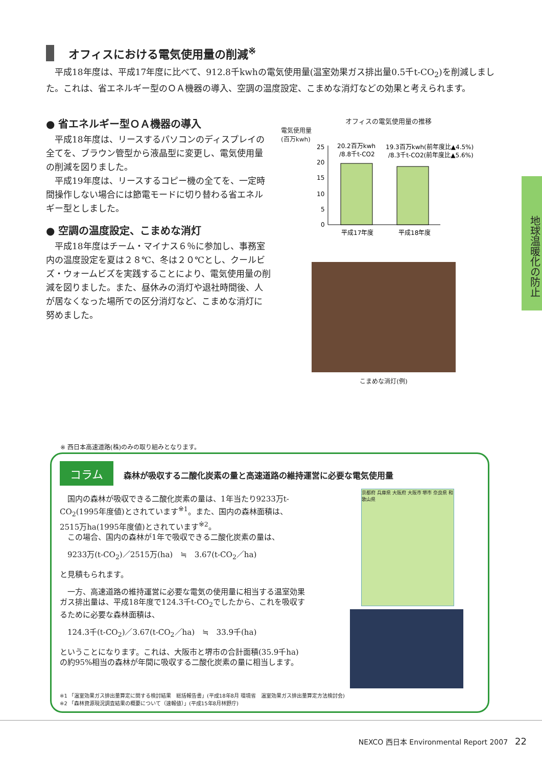オフィスにおける電気使用量の削減<sup>※</sup>
　平成18年度は、平成17年度に比べて、912.8千kwhの電気使用量(温室効果ガス排出量0.5千t-CO<sub>2</sub>)を削減しました。これは、省エネルギー型のＯＡ機器の導入、空調の温度設定、こまめな消灯などの効果と考えられます。
● 省エネルギー型ＯＡ機器の導入
　平成18年度は、リースするパソコンのディスプレイの全てを、ブラウン管型から液晶型に変更し、電気使用量の削減を図りました。
　平成19年度は、リースするコピー機の全てを、一定時間操作しない場合には節電モードに切り替わる省エネルギー型としました。
● 空調の温度設定、こまめな消灯
　平成18年度はチーム・マイナス６％に参加し、事務室内の温度設定を夏は２８℃、冬は２０℃とし、クールビズ・ウォームビズを実践することにより、電気使用量の削減を図りました。また、昼休みの消灯や退社時間後、人が居なくなった場所での区分消灯など、こまめな消灯に努めました。
オフィスの電気使用量の推移
電気使用量
(百万kwh)
25
20
15
10
5
0
20.2百万kwh
/8.8千t-CO2
19.3百万kwh(前年度比▲4.5%)
/8.3千t-CO2(前年度比▲5.6%)
平成17年度
平成18年度
こまめな消灯(例)
地球温暖化の防止
※ 西日本高速道路(株)のみの取り組みとなります。
コラム 森林が吸収する二酸化炭素の量と高速道路の維持運営に必要な電気使用量
　国内の森林が吸収できる二酸化炭素の量は、1年当たり9233万t-CO<sub>2</sub>(1995年度値)とされています<sup>※1</sup>。また、国内の森林面積は、2515万ha(1995年度値)とされています<sup>※2</sup>。
　この場合、国内の森林が1年で吸収できる二酸化炭素の量は、
　9233万(t-CO<sub>2</sub>)／2515万(ha)　≒　3.67(t-CO<sub>2</sub>／ha)
と見積もられます。
　一方、高速道路の維持運営に必要な電気の使用量に相当する温室効果ガス排出量は、平成18年度で124.3千t-CO<sub>2</sub>でしたから、これを吸収するために必要な森林面積は、
　124.3千(t-CO<sub>2</sub>)／3.67(t-CO<sub>2</sub>／ha)　≒　33.9千(ha)
ということになります。これは、大阪市と堺市の合計面積(35.9千ha)の約95%相当の森林が年間に吸収する二酸化炭素の量に相当します。
京都府 兵庫県 大阪府 大阪市 堺市 奈良県 和歌山県
※1 「温室効果ガス排出量算定に関する検討結果　総括報告書」(平成18年8月 環境省　温室効果ガス排出量算定方法検討会)
※2 「森林資源現況調査結果の概要について（速報値）」(平成15年8月林野庁)
NEXCO 西日本 Environmental Report 2007　22